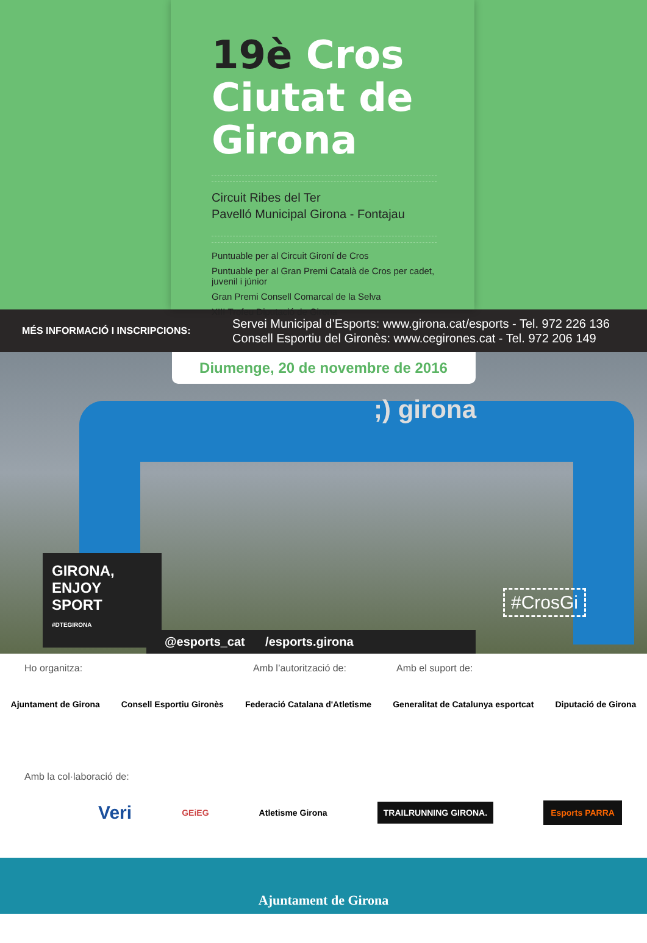19è Cros
Ciutat de
Girona
Circuit Ribes del Ter
Pavelló Municipal Girona - Fontajau
Puntuable per al Circuit Gironí de Cros
Puntuable per al Gran Premi Català de Cros per cadet, juvenil i júnior
Gran Premi Consell Comarcal de la Selva
XIII Trofeu Diputació de Girona
MÉS INFORMACIÓ I INSCRIPCIONS:
Servei Municipal d’Esports: www.girona.cat/esports - Tel. 972 226 136
Consell Esportiu del Gironès: www.cegirones.cat - Tel. 972 206 149
Diumenge, 20 de novembre de 2016
;) girona
GIRONA,
ENJOY
SPORT
#DTEGIRONA
@esports_cat /esports.girona
#CrosGi
Ho organitza: Amb l’autorització de: Amb el suport de:
Ajuntament de Girona Consell Esportiu Gironès Federació Catalana d'Atletisme Generalitat de Catalunya esportcat Diputació de Girona
Amb la col·laboració de:
Veri GEiEG Atletisme Girona TRAILRUNNING GIRONA. Esports PARRA
Ajuntament de Girona